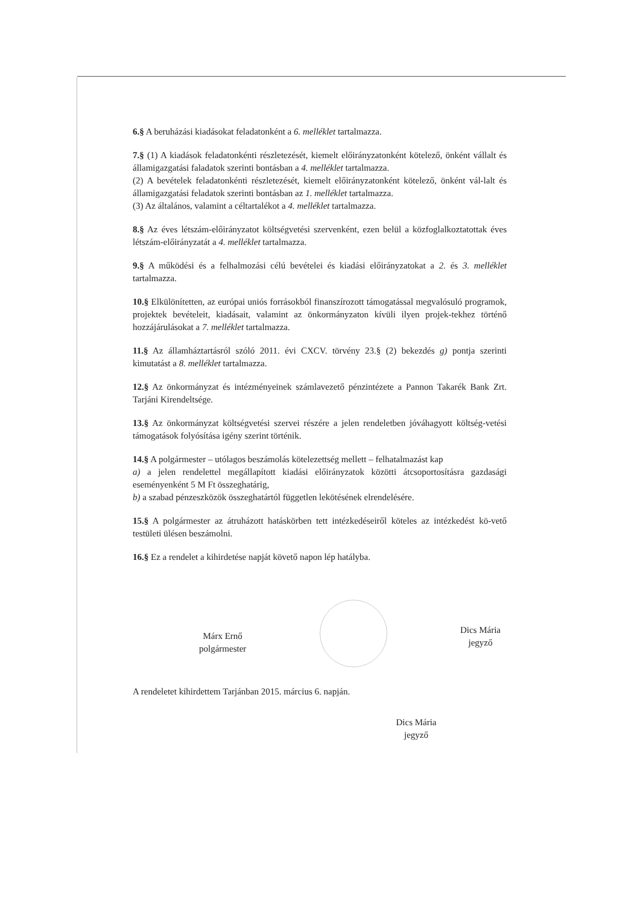6.§ A beruházási kiadásokat feladatonként a 6. melléklet tartalmazza.
7.§ (1) A kiadások feladatonkénti részletezését, kiemelt előirányzatonként kötelező, önként vállalt és államigazgatási faladatok szerinti bontásban a 4. melléklet tartalmazza.
(2) A bevételek feladatonkénti részletezését, kiemelt előirányzatonként kötelező, önként vál-lalt és államigazgatási feladatok szerinti bontásban az 1. melléklet tartalmazza.
(3) Az általános, valamint a céltartalékot a 4. melléklet tartalmazza.
8.§ Az éves létszám-előirányzatot költségvetési szervenként, ezen belül a közfoglalkoztatottak éves létszám-előirányzatát a 4. melléklet tartalmazza.
9.§ A működési és a felhalmozási célú bevételei és kiadási előirányzatokat a 2. és 3. melléklet tartalmazza.
10.§ Elkülönítetten, az európai uniós forrásokból finanszírozott támogatással megvalósuló programok, projektek bevételeit, kiadásait, valamint az önkormányzaton kívüli ilyen projek-tekhez történő hozzájárulásokat a 7. melléklet tartalmazza.
11.§ Az államháztartásról szóló 2011. évi CXCV. törvény 23.§ (2) bekezdés g) pontja szerinti kimutatást a 8. melléklet tartalmazza.
12.§ Az önkormányzat és intézményeinek számlavezető pénzintézete a Pannon Takarék Bank Zrt. Tarjáni Kirendeltsége.
13.§ Az önkormányzat költségvetési szervei részére a jelen rendeletben jóváhagyott költség-vetési támogatások folyósítása igény szerint történik.
14.§ A polgármester – utólagos beszámolás kötelezettség mellett – felhatalmazást kap
a) a jelen rendelettel megállapított kiadási előirányzatok közötti átcsoportosításra gazdasági eseményenként 5 M Ft összeghatárig,
b) a szabad pénzeszközök összeghatártól független lekötésének elrendelésére.
15.§ A polgármester az átruházott hatáskörben tett intézkedéseiről köteles az intézkedést kö-vető testületi ülésen beszámolni.
16.§ Ez a rendelet a kihirdetése napját követő napon lép hatályba.
Márx Ernő
polgármester
Dics Mária
jegyző
A rendeletet kihirdettem Tarjánban 2015. március 6. napján.
Dics Mária
jegyző